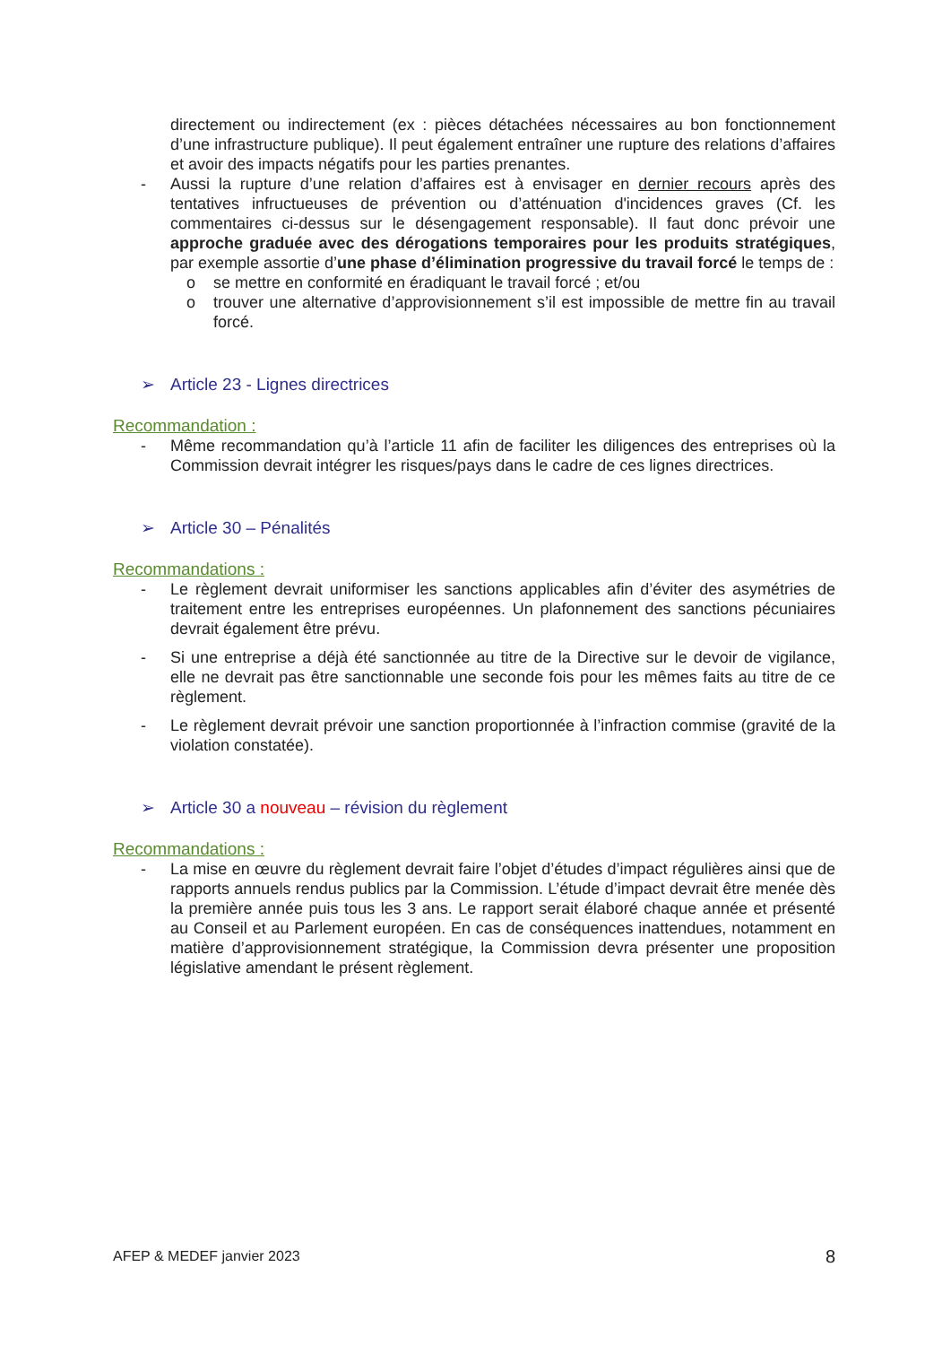directement ou indirectement (ex : pièces détachées nécessaires au bon fonctionnement d’une infrastructure publique). Il peut également entraîner une rupture des relations d’affaires et avoir des impacts négatifs pour les parties prenantes.
- Aussi la rupture d’une relation d’affaires est à envisager en dernier recours après des tentatives infructueuses de prévention ou d’atténuation d'incidences graves (Cf. les commentaires ci-dessus sur le désengagement responsable). Il faut donc prévoir une approche graduée avec des dérogations temporaires pour les produits stratégiques, par exemple assortie d’une phase d’élimination progressive du travail forcé le temps de :
o se mettre en conformité en éradiquant le travail forcé ; et/ou
o trouver une alternative d’approvisionnement s’il est impossible de mettre fin au travail forcé.
➢ Article 23 - Lignes directrices
Recommandation :
- Même recommandation qu’à l’article 11 afin de faciliter les diligences des entreprises où la Commission devrait intégrer les risques/pays dans le cadre de ces lignes directrices.
➢ Article 30 – Pénalités
Recommandations :
- Le règlement devrait uniformiser les sanctions applicables afin d’éviter des asymétries de traitement entre les entreprises européennes. Un plafonnement des sanctions pécuniaires devrait également être prévu.
- Si une entreprise a déjà été sanctionnée au titre de la Directive sur le devoir de vigilance, elle ne devrait pas être sanctionnable une seconde fois pour les mêmes faits au titre de ce règlement.
- Le règlement devrait prévoir une sanction proportionnée à l’infraction commise (gravité de la violation constatée).
➢ Article 30 a nouveau – révision du règlement
Recommandations :
- La mise en œuvre du règlement devrait faire l’objet d’études d’impact régulières ainsi que de rapports annuels rendus publics par la Commission. L’étude d’impact devrait être menée dès la première année puis tous les 3 ans. Le rapport serait élaboré chaque année et présenté au Conseil et au Parlement européen. En cas de conséquences inattendues, notamment en matière d’approvisionnement stratégique, la Commission devra présenter une proposition législative amendant le présent règlement.
AFEP & MEDEF janvier 2023 8